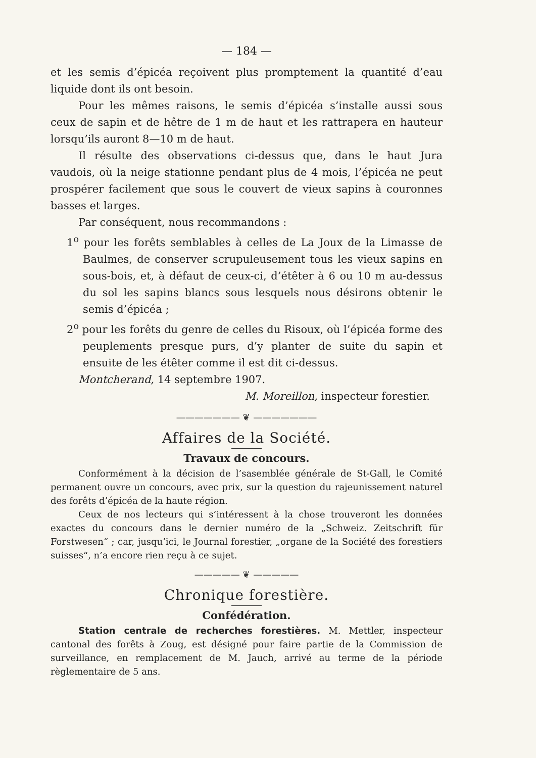— 184 —
et les semis d’épicéa reçoivent plus promptement la quantité d’eau liquide dont ils ont besoin.
Pour les mêmes raisons, le semis d’épicéa s’installe aussi sous ceux de sapin et de hêtre de 1 m de haut et les rattrapera en hauteur lorsqu’ils auront 8—10 m de haut.
Il résulte des observations ci-dessus que, dans le haut Jura vaudois, où la neige stationne pendant plus de 4 mois, l’épicéa ne peut prospérer facilement que sous le couvert de vieux sapins à couronnes basses et larges.
Par conséquent, nous recommandons :
1<sup>o</sup> pour les forêts semblables à celles de La Joux de la Limasse de Baulmes, de conserver scrupuleusement tous les vieux sapins en sous-bois, et, à défaut de ceux-ci, d’étêter à 6 ou 10 m au-dessus du sol les sapins blancs sous lesquels nous désirons obtenir le semis d’épicéa ;
2<sup>o</sup> pour les forêts du genre de celles du Risoux, où l’épicéa forme des peuplements presque purs, d’y planter de suite du sapin et ensuite de les étêter comme il est dit ci-dessus.
Montcherand, 14 septembre 1907.
M. Moreillon, inspecteur forestier.
——————— ❦ ———————
Affaires de la Société.
Travaux de concours.
Conformément à la décision de l’sasemblée générale de St-Gall, le Comité permanent ouvre un concours, avec prix, sur la question du rajeunissement naturel des forêts d’épicéa de la haute région.
Ceux de nos lecteurs qui s’intéressent à la chose trouveront les données exactes du concours dans le dernier numéro de la „Schweiz. Zeitschrift für Forstwesen“ ; car, jusqu’ici, le Journal forestier, „organe de la Société des forestiers suisses“, n’a encore rien reçu à ce sujet.
————— ❦ —————
Chronique forestière.
Confédération.
Station centrale de recherches forestières. M. Mettler, inspecteur cantonal des forêts à Zoug, est désigné pour faire partie de la Commission de surveillance, en remplacement de M. Jauch, arrivé au terme de la période règlementaire de 5 ans.